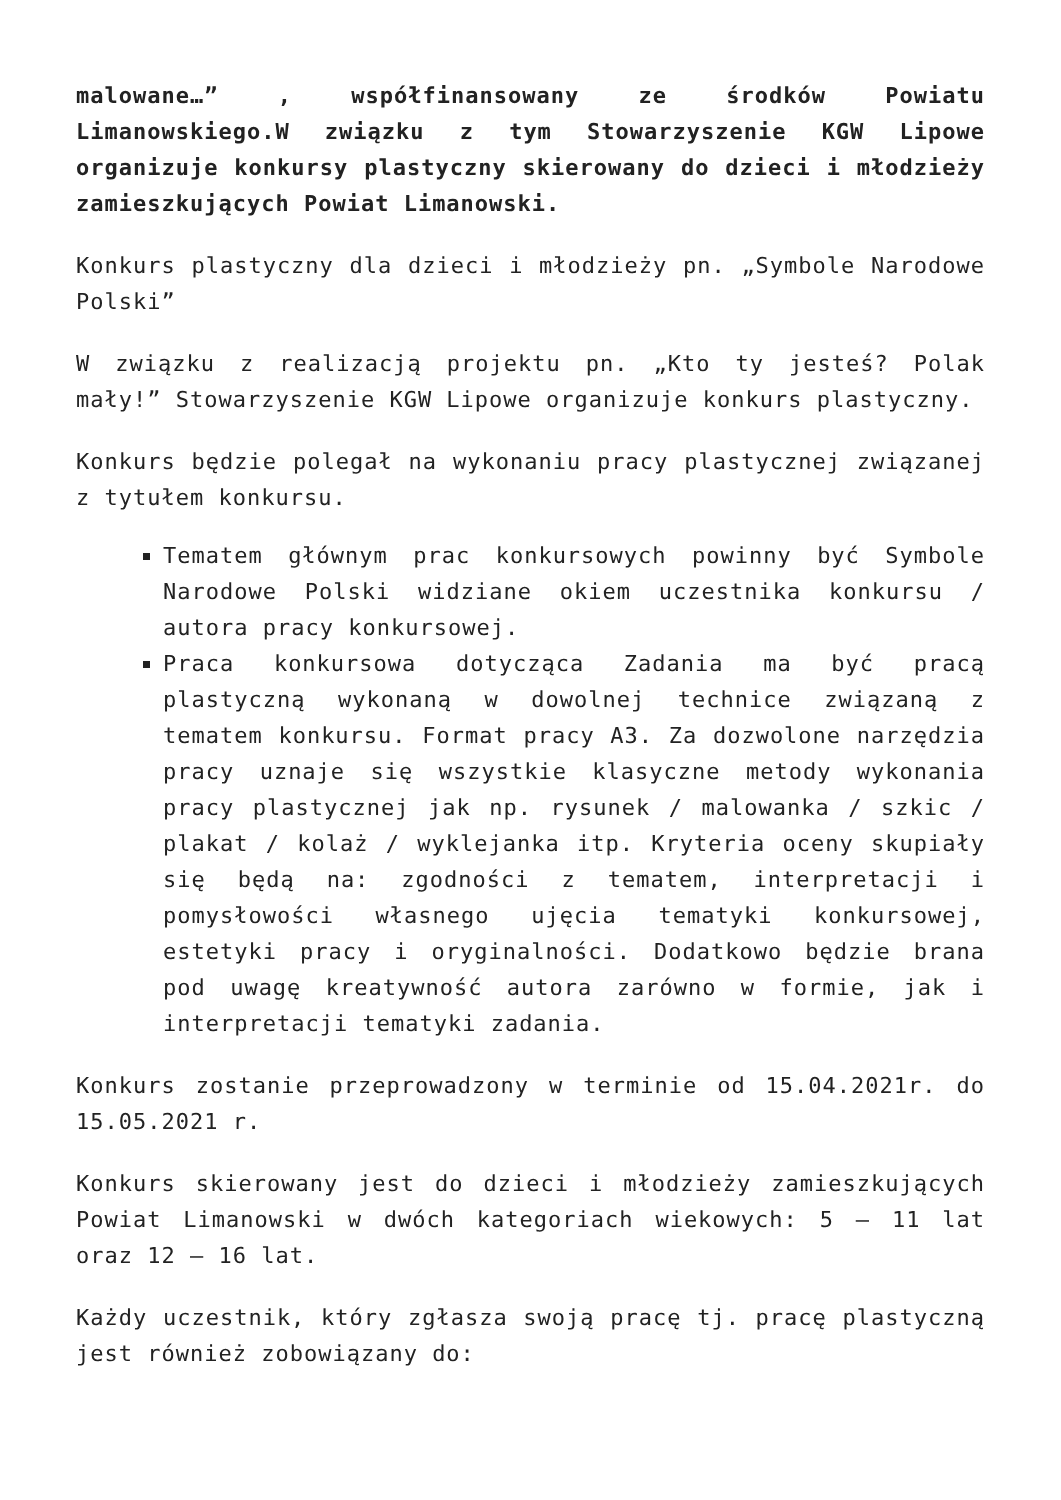malowane…” , współfinansowany ze środków Powiatu Limanowskiego.W związku z tym Stowarzyszenie KGW Lipowe organizuje konkursy plastyczny skierowany do dzieci i młodzieży zamieszkujących Powiat Limanowski.
Konkurs plastyczny dla dzieci i młodzieży pn. „Symbole Narodowe Polski”
W związku z realizacją projektu pn. „Kto ty jesteś? Polak mały!” Stowarzyszenie KGW Lipowe organizuje konkurs plastyczny.
Konkurs będzie polegał na wykonaniu pracy plastycznej związanej z tytułem konkursu.
Tematem głównym prac konkursowych powinny być Symbole Narodowe Polski widziane okiem uczestnika konkursu / autora pracy konkursowej.
Praca konkursowa dotycząca Zadania ma być pracą plastyczną wykonaną w dowolnej technice związaną z tematem konkursu. Format pracy A3. Za dozwolone narzędzia pracy uznaje się wszystkie klasyczne metody wykonania pracy plastycznej jak np. rysunek / malowanka / szkic / plakat / kolaż / wyklejanka itp. Kryteria oceny skupiały się będą na: zgodności z tematem, interpretacji i pomysłowości własnego ujęcia tematyki konkursowej, estetyki pracy i oryginalności. Dodatkowo będzie brana pod uwagę kreatywność autora zarówno w formie, jak i interpretacji tematyki zadania.
Konkurs zostanie przeprowadzony w terminie od 15.04.2021r. do 15.05.2021 r.
Konkurs skierowany jest do dzieci i młodzieży zamieszkujących Powiat Limanowski w dwóch kategoriach wiekowych: 5 – 11 lat oraz 12 – 16 lat.
Każdy uczestnik, który zgłasza swoją pracę tj. pracę plastyczną jest również zobowiązany do: